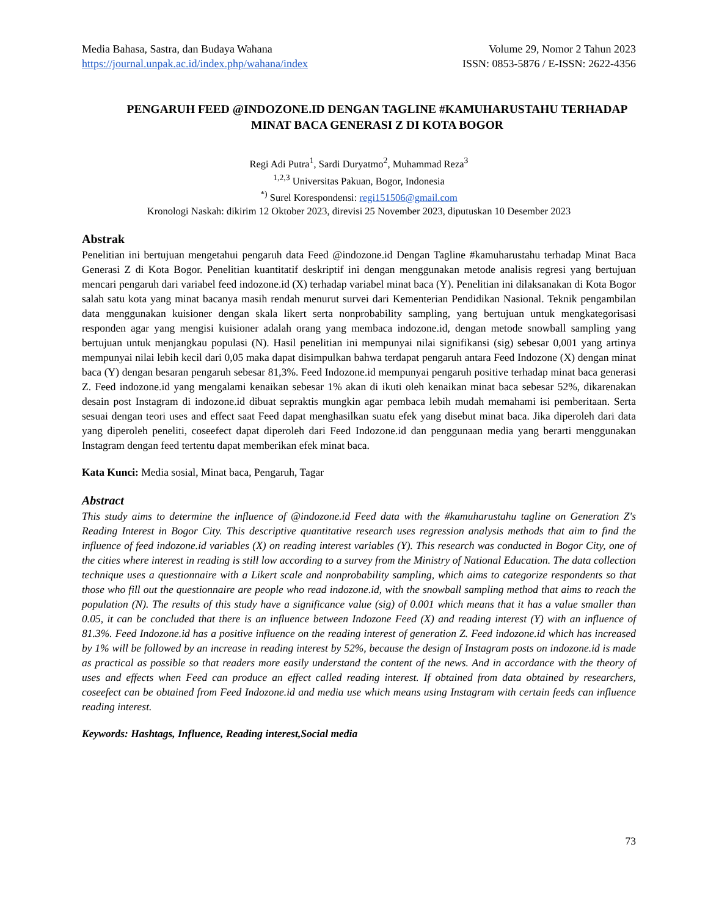Media Bahasa, Sastra, dan Budaya Wahana
https://journal.unpak.ac.id/index.php/wahana/index
Volume 29, Nomor 2 Tahun 2023
ISSN: 0853-5876 / E-ISSN: 2622-4356
PENGARUH FEED @INDOZONE.ID DENGAN TAGLINE #KAMUHARUSTAHU TERHADAP MINAT BACA GENERASI Z DI KOTA BOGOR
Regi Adi Putra<sup>1</sup>, Sardi Duryatmo<sup>2</sup>, Muhammad Reza<sup>3</sup>
<sup>1,2,3</sup> Universitas Pakuan, Bogor, Indonesia
<sup>*)</sup> Surel Korespondensi: regi151506@gmail.com
Kronologi Naskah: dikirim 12 Oktober 2023, direvisi 25 November 2023, diputuskan 10 Desember 2023
Abstrak
Penelitian ini bertujuan mengetahui pengaruh data Feed @indozone.id Dengan Tagline #kamuharustahu terhadap Minat Baca Generasi Z di Kota Bogor. Penelitian kuantitatif deskriptif ini dengan menggunakan metode analisis regresi yang bertujuan mencari pengaruh dari variabel feed indozone.id (X) terhadap variabel minat baca (Y). Penelitian ini dilaksanakan di Kota Bogor salah satu kota yang minat bacanya masih rendah menurut survei dari Kementerian Pendidikan Nasional. Teknik pengambilan data menggunakan kuisioner dengan skala likert serta nonprobability sampling, yang bertujuan untuk mengkategorisasi responden agar yang mengisi kuisioner adalah orang yang membaca indozone.id, dengan metode snowball sampling yang bertujuan untuk menjangkau populasi (N). Hasil penelitian ini mempunyai nilai signifikansi (sig) sebesar 0,001 yang artinya mempunyai nilai lebih kecil dari 0,05 maka dapat disimpulkan bahwa terdapat pengaruh antara Feed Indozone (X) dengan minat baca (Y) dengan besaran pengaruh sebesar 81,3%. Feed Indozone.id mempunyai pengaruh positive terhadap minat baca generasi Z. Feed indozone.id yang mengalami kenaikan sebesar 1% akan di ikuti oleh kenaikan minat baca sebesar 52%, dikarenakan desain post Instagram di indozone.id dibuat sepraktis mungkin agar pembaca lebih mudah memahami isi pemberitaan. Serta sesuai dengan teori uses and effect saat Feed dapat menghasilkan suatu efek yang disebut minat baca. Jika diperoleh dari data yang diperoleh peneliti, coseefect dapat diperoleh dari Feed Indozone.id dan penggunaan media yang berarti menggunakan Instagram dengan feed tertentu dapat memberikan efek minat baca.
Kata Kunci: Media sosial, Minat baca, Pengaruh, Tagar
Abstract
This study aims to determine the influence of @indozone.id Feed data with the #kamuharustahu tagline on Generation Z's Reading Interest in Bogor City. This descriptive quantitative research uses regression analysis methods that aim to find the influence of feed indozone.id variables (X) on reading interest variables (Y). This research was conducted in Bogor City, one of the cities where interest in reading is still low according to a survey from the Ministry of National Education. The data collection technique uses a questionnaire with a Likert scale and nonprobability sampling, which aims to categorize respondents so that those who fill out the questionnaire are people who read indozone.id, with the snowball sampling method that aims to reach the population (N). The results of this study have a significance value (sig) of 0.001 which means that it has a value smaller than 0.05, it can be concluded that there is an influence between Indozone Feed (X) and reading interest (Y) with an influence of 81.3%. Feed Indozone.id has a positive influence on the reading interest of generation Z. Feed indozone.id which has increased by 1% will be followed by an increase in reading interest by 52%, because the design of Instagram posts on indozone.id is made as practical as possible so that readers more easily understand the content of the news. And in accordance with the theory of uses and effects when Feed can produce an effect called reading interest. If obtained from data obtained by researchers, coseefect can be obtained from Feed Indozone.id and media use which means using Instagram with certain feeds can influence reading interest.
Keywords: Hashtags, Influence, Reading interest,Social media
73